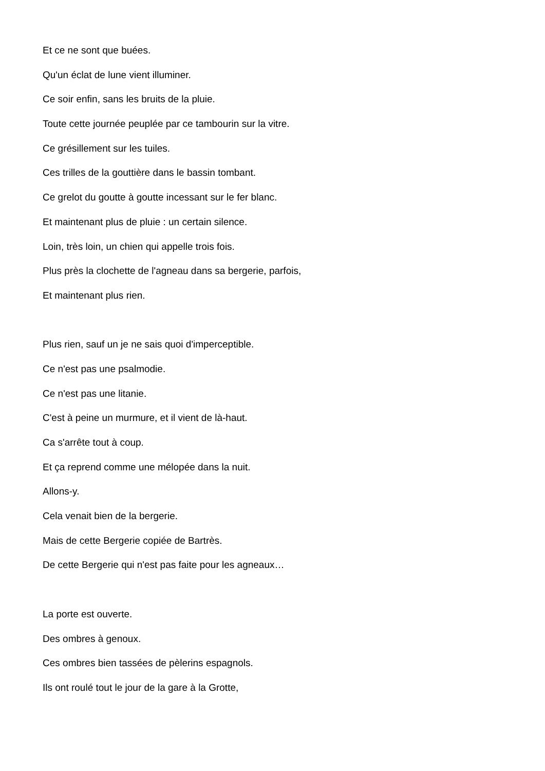Et ce ne sont que buées.
Qu'un éclat de lune vient illuminer.
Ce soir enfin, sans les bruits de la pluie.
Toute cette journée peuplée par ce tambourin sur la vitre.
Ce grésillement sur les tuiles.
Ces trilles de la gouttière dans le bassin tombant.
Ce grelot du goutte à goutte incessant sur le fer blanc.
Et maintenant plus de pluie : un certain silence.
Loin, très loin, un chien qui appelle trois fois.
Plus près la clochette de l'agneau dans sa bergerie, parfois,
Et maintenant plus rien.
Plus rien, sauf un je ne sais quoi d'imperceptible.
Ce n'est pas une psalmodie.
Ce n'est pas une litanie.
C'est à peine un murmure, et il vient de là-haut.
Ca s'arrête tout à coup.
Et ça reprend comme une mélopée dans la nuit.
Allons-y.
Cela venait bien de la bergerie.
Mais de cette Bergerie copiée de Bartrès.
De cette Bergerie qui n'est pas faite pour les agneaux…
La porte est ouverte.
Des ombres à genoux.
Ces ombres bien tassées de pèlerins espagnols.
Ils ont roulé tout le jour de la gare à la Grotte,